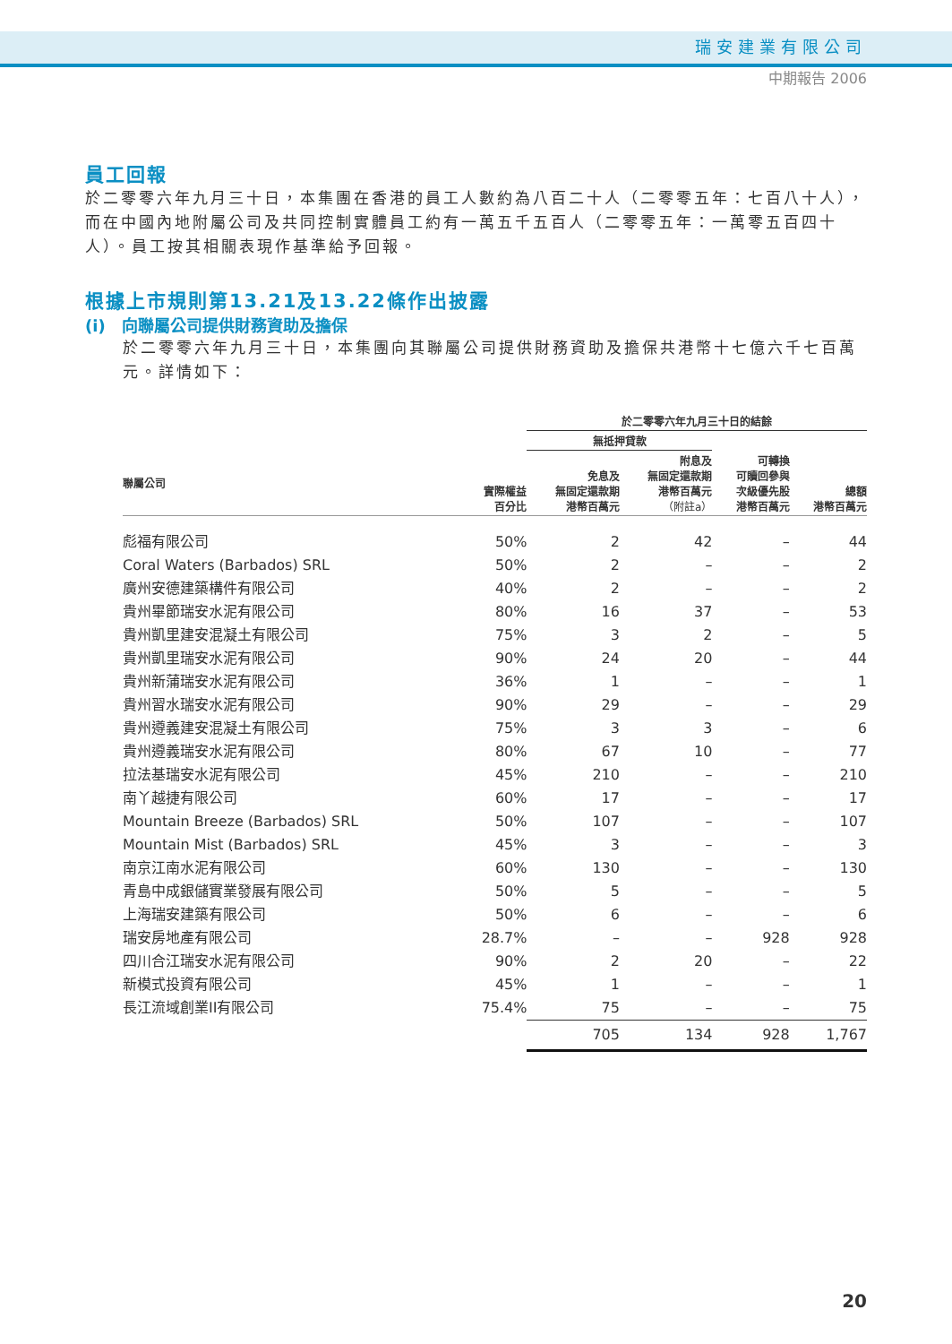瑞安建業有限公司
中期報告 2006
員工回報
於二零零六年九月三十日，本集團在香港的員工人數約為八百二十人（二零零五年：七百八十人），而在中國內地附屬公司及共同控制實體員工約有一萬五千五百人（二零零五年：一萬零五百四十人）。員工按其相關表現作基準給予回報。
根據上市規則第13.21及13.22條作出披露
(i)　向聯屬公司提供財務資助及擔保
於二零零六年九月三十日，本集團向其聯屬公司提供財務資助及擔保共港幣十七億六千七百萬元。詳情如下：
| | | 於二零零六年九月三十日的結餘 | | | |
| --- | --- | --- | --- | --- | --- |
| | | 無抵押貸款 | | | |
| 聯屬公司 | 實際權益 百分比 | 免息及 無固定還款期 港幣百萬元 | 附息及 無固定還款期 港幣百萬元 （附註a） | 可轉換 可贖回參與 次級優先股 港幣百萬元 | 總額 港幣百萬元 |
| 彪福有限公司 | 50% | 2 | 42 | – | 44 |
| Coral Waters (Barbados) SRL | 50% | 2 | – | – | 2 |
| 廣州安德建築構件有限公司 | 40% | 2 | – | – | 2 |
| 貴州畢節瑞安水泥有限公司 | 80% | 16 | 37 | – | 53 |
| 貴州凱里建安混凝土有限公司 | 75% | 3 | 2 | – | 5 |
| 貴州凱里瑞安水泥有限公司 | 90% | 24 | 20 | – | 44 |
| 貴州新蒲瑞安水泥有限公司 | 36% | 1 | – | – | 1 |
| 貴州習水瑞安水泥有限公司 | 90% | 29 | – | – | 29 |
| 貴州遵義建安混凝土有限公司 | 75% | 3 | 3 | – | 6 |
| 貴州遵義瑞安水泥有限公司 | 80% | 67 | 10 | – | 77 |
| 拉法基瑞安水泥有限公司 | 45% | 210 | – | – | 210 |
| 南丫越捷有限公司 | 60% | 17 | – | – | 17 |
| Mountain Breeze (Barbados) SRL | 50% | 107 | – | – | 107 |
| Mountain Mist (Barbados) SRL | 45% | 3 | – | – | 3 |
| 南京江南水泥有限公司 | 60% | 130 | – | – | 130 |
| 青島中成銀儲實業發展有限公司 | 50% | 5 | – | – | 5 |
| 上海瑞安建築有限公司 | 50% | 6 | – | – | 6 |
| 瑞安房地產有限公司 | 28.7% | – | – | 928 | 928 |
| 四川合江瑞安水泥有限公司 | 90% | 2 | 20 | – | 22 |
| 新模式投資有限公司 | 45% | 1 | – | – | 1 |
| 長江流域創業II有限公司 | 75.4% | 75 | – | – | 75 |
| | | 705 | 134 | 928 | 1,767 |
20